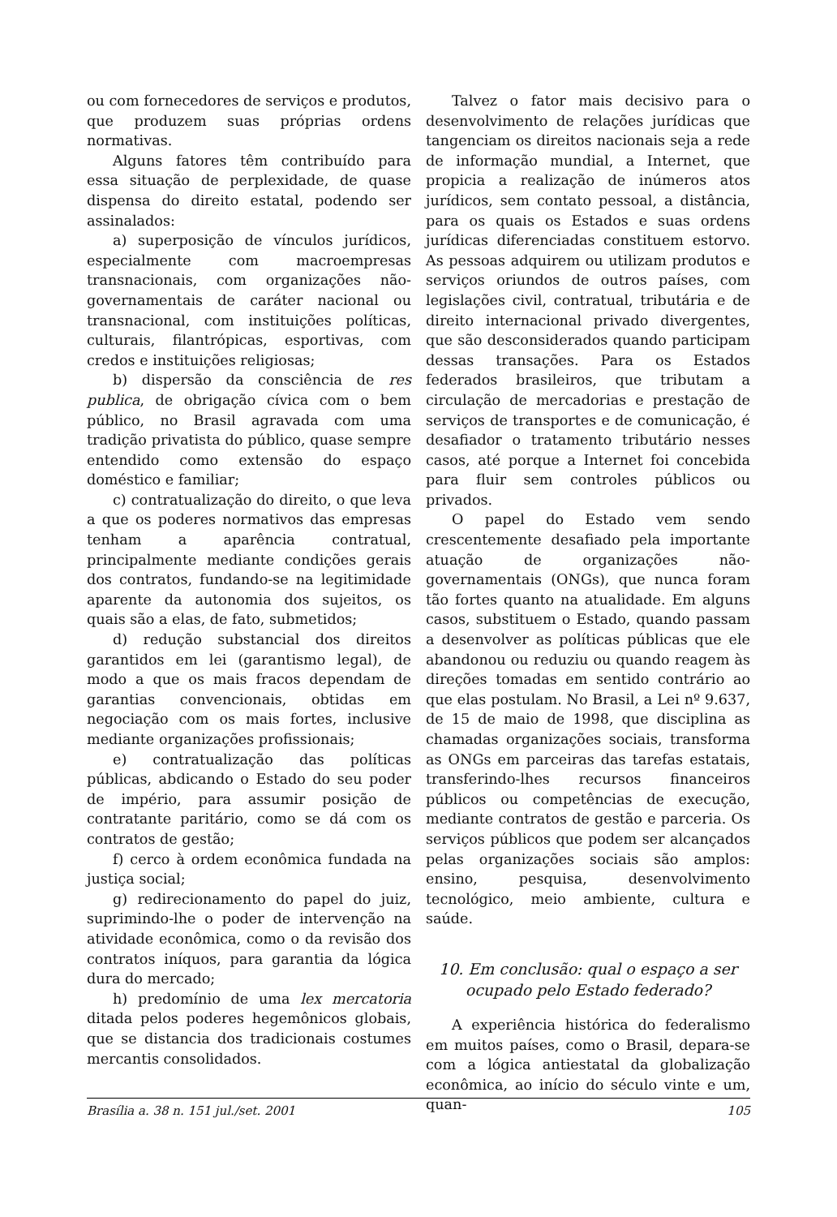ou com fornecedores de serviços e produtos, que produzem suas próprias ordens normativas.
Alguns fatores têm contribuído para essa situação de perplexidade, de quase dispensa do direito estatal, podendo ser assinalados:
a) superposição de vínculos jurídicos, especialmente com macroempresas transnacionais, com organizações não- governamentais de caráter nacional ou transnacional, com instituições políticas, culturais, filantrópicas, esportivas, com credos e instituições religiosas;
b) dispersão da consciência de res publica, de obrigação cívica com o bem público, no Brasil agravada com uma tradição privatista do público, quase sempre entendido como extensão do espaço doméstico e familiar;
c) contratualização do direito, o que leva a que os poderes normativos das empresas tenham a aparência contratual, principalmente mediante condições gerais dos contratos, fundando-se na legitimidade aparente da autonomia dos sujeitos, os quais são a elas, de fato, submetidos;
d) redução substancial dos direitos garantidos em lei (garantismo legal), de modo a que os mais fracos dependam de garantias convencionais, obtidas em negociação com os mais fortes, inclusive mediante organizações profissionais;
e) contratualização das políticas públicas, abdicando o Estado do seu poder de império, para assumir posição de contratante paritário, como se dá com os contratos de gestão;
f) cerco à ordem econômica fundada na justiça social;
g) redirecionamento do papel do juiz, suprimindo-lhe o poder de intervenção na atividade econômica, como o da revisão dos contratos iníquos, para garantia da lógica dura do mercado;
h) predomínio de uma lex mercatoria ditada pelos poderes hegemônicos globais, que se distancia dos tradicionais costumes mercantis consolidados.
Talvez o fator mais decisivo para o desenvolvimento de relações jurídicas que tangenciam os direitos nacionais seja a rede de informação mundial, a Internet, que propicia a realização de inúmeros atos jurídicos, sem contato pessoal, a distância, para os quais os Estados e suas ordens jurídicas diferenciadas constituem estorvo. As pessoas adquirem ou utilizam produtos e serviços oriundos de outros países, com legislações civil, contratual, tributária e de direito internacional privado divergentes, que são desconsiderados quando participam dessas transações. Para os Estados federados brasileiros, que tributam a circulação de mercadorias e prestação de serviços de transportes e de comunicação, é desafiador o tratamento tributário nesses casos, até porque a Internet foi concebida para fluir sem controles públicos ou privados.
O papel do Estado vem sendo crescentemente desafiado pela importante atuação de organizações não-governamentais (ONGs), que nunca foram tão fortes quanto na atualidade. Em alguns casos, substituem o Estado, quando passam a desenvolver as políticas públicas que ele abandonou ou reduziu ou quando reagem às direções tomadas em sentido contrário ao que elas postulam. No Brasil, a Lei nº 9.637, de 15 de maio de 1998, que disciplina as chamadas organizações sociais, transforma as ONGs em parceiras das tarefas estatais, transferindo-lhes recursos financeiros públicos ou competências de execução, mediante contratos de gestão e parceria. Os serviços públicos que podem ser alcançados pelas organizações sociais são amplos: ensino, pesquisa, desenvolvimento tecnológico, meio ambiente, cultura e saúde.
10. Em conclusão: qual o espaço a ser ocupado pelo Estado federado?
A experiência histórica do federalismo em muitos países, como o Brasil, depara-se com a lógica antiestatal da globalização econômica, ao início do século vinte e um, quan-
Brasília a. 38 n. 151 jul./set. 2001 105